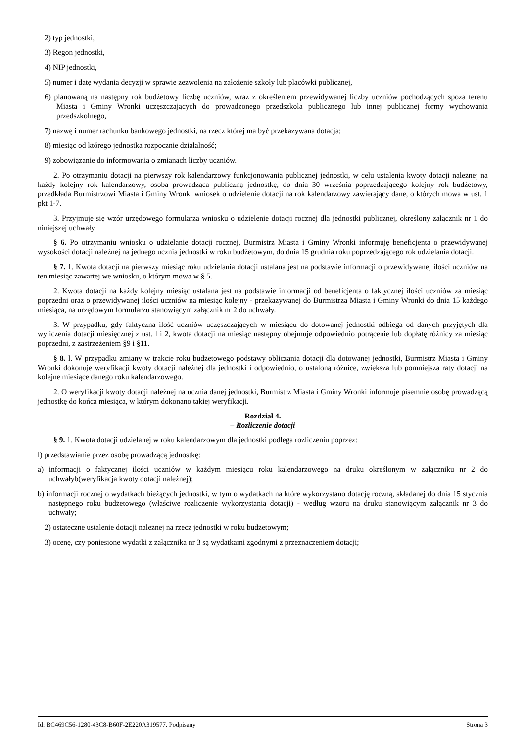2) typ jednostki,
3) Regon jednostki,
4) NIP jednostki,
5) numer i datę wydania decyzji w sprawie zezwolenia na założenie szkoły lub placówki publicznej,
6) planowaną na następny rok budżetowy liczbę uczniów, wraz z określeniem przewidywanej liczby uczniów pochodzących spoza terenu Miasta i Gminy Wronki uczęszczających do prowadzonego przedszkola publicznego lub innej publicznej formy wychowania przedszkolnego,
7) nazwę i numer rachunku bankowego jednostki, na rzecz której ma być przekazywana dotacja;
8) miesiąc od którego jednostka rozpocznie działalność;
9) zobowiązanie do informowania o zmianach liczby uczniów.
2. Po otrzymaniu dotacji na pierwszy rok kalendarzowy funkcjonowania publicznej jednostki, w celu ustalenia kwoty dotacji należnej na każdy kolejny rok kalendarzowy, osoba prowadząca publiczną jednostkę, do dnia 30 września poprzedzającego kolejny rok budżetowy, przedkłada Burmistrzowi Miasta i Gminy Wronki wniosek o udzielenie dotacji na rok kalendarzowy zawierający dane, o których mowa w ust. 1 pkt 1-7.
3. Przyjmuje się wzór urzędowego formularza wniosku o udzielenie dotacji rocznej dla jednostki publicznej, określony załącznik nr 1 do niniejszej uchwały
§ 6. Po otrzymaniu wniosku o udzielanie dotacji rocznej, Burmistrz Miasta i Gminy Wronki informuję beneficjenta o przewidywanej wysokości dotacji należnej na jednego ucznia jednostki w roku budżetowym, do dnia 15 grudnia roku poprzedzającego rok udzielania dotacji.
§ 7. 1. Kwota dotacji na pierwszy miesiąc roku udzielania dotacji ustalana jest na podstawie informacji o przewidywanej ilości uczniów na ten miesiąc zawartej we wniosku, o którym mowa w § 5.
2. Kwota dotacji na każdy kolejny miesiąc ustalana jest na podstawie informacji od beneficjenta o faktycznej ilości uczniów za miesiąc poprzedni oraz o przewidywanej ilości uczniów na miesiąc kolejny - przekazywanej do Burmistrza Miasta i Gminy Wronki do dnia 15 każdego miesiąca, na urzędowym formularzu stanowiącym załącznik nr 2 do uchwały.
3. W przypadku, gdy faktyczna ilość uczniów uczęszczających w miesiącu do dotowanej jednostki odbiega od danych przyjętych dla wyliczenia dotacji miesięcznej z ust. l i 2, kwota dotacji na miesiąc następny obejmuje odpowiednio potrącenie lub dopłatę różnicy za miesiąc poprzedni, z zastrzeżeniem §9 i §11.
§ 8. l. W przypadku zmiany w trakcie roku budżetowego podstawy obliczania dotacji dla dotowanej jednostki, Burmistrz Miasta i Gminy Wronki dokonuje weryfikacji kwoty dotacji należnej dla jednostki i odpowiednio, o ustaloną różnicę, zwiększa lub pomniejsza raty dotacji na kolejne miesiące danego roku kalendarzowego.
2. O weryfikacji kwoty dotacji należnej na ucznia danej jednostki, Burmistrz Miasta i Gminy Wronki informuje pisemnie osobę prowadzącą jednostkę do końca miesiąca, w którym dokonano takiej weryfikacji.
Rozdział 4.
– Rozliczenie dotacji
§ 9. 1. Kwota dotacji udzielanej w roku kalendarzowym dla jednostki podlega rozliczeniu poprzez:
l) przedstawianie przez osobę prowadzącą jednostkę:
a) informacji o faktycznej ilości uczniów w każdym miesiącu roku kalendarzowego na druku określonym w załączniku nr 2 do uchwałyb(weryfikacja kwoty dotacji należnej);
b) informacji rocznej o wydatkach bieżących jednostki, w tym o wydatkach na które wykorzystano dotację roczną, składanej do dnia 15 stycznia następnego roku budżetowego (właściwe rozliczenie wykorzystania dotacji) - według wzoru na druku stanowiącym załącznik nr 3 do uchwały;
2) ostateczne ustalenie dotacji należnej na rzecz jednostki w roku budżetowym;
3) ocenę, czy poniesione wydatki z załącznika nr 3 są wydatkami zgodnymi z przeznaczeniem dotacji;
Id: BC469C56-1280-43C8-B60F-2E220A319577. Podpisany Strona 3